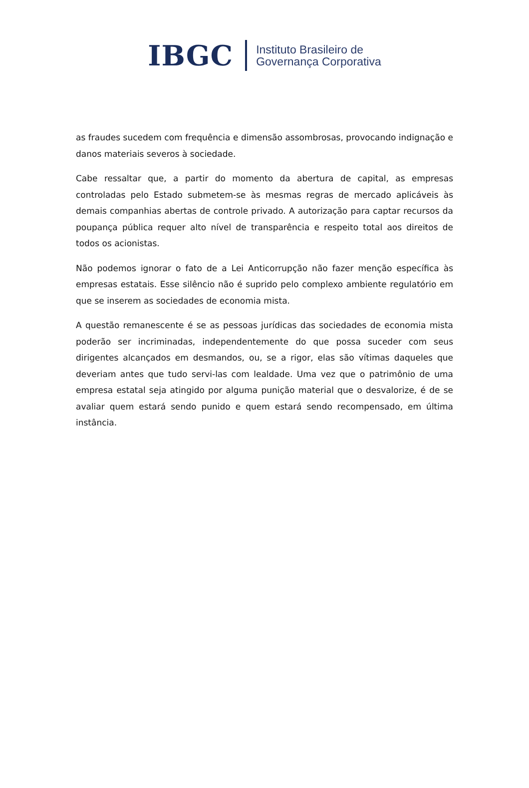IBGC
Instituto Brasileiro de
Governança Corporativa
as fraudes sucedem com frequência e dimensão assombrosas, provocando indignação e danos materiais severos à sociedade.
Cabe ressaltar que, a partir do momento da abertura de capital, as empresas controladas pelo Estado submetem-se às mesmas regras de mercado aplicáveis às demais companhias abertas de controle privado. A autorização para captar recursos da poupança pública requer alto nível de transparência e respeito total aos direitos de todos os acionistas.
Não podemos ignorar o fato de a Lei Anticorrupção não fazer menção específica às empresas estatais. Esse silêncio não é suprido pelo complexo ambiente regulatório em que se inserem as sociedades de economia mista.
A questão remanescente é se as pessoas jurídicas das sociedades de economia mista poderão ser incriminadas, independentemente do que possa suceder com seus dirigentes alcançados em desmandos, ou, se a rigor, elas são vítimas daqueles que deveriam antes que tudo servi-las com lealdade. Uma vez que o patrimônio de uma empresa estatal seja atingido por alguma punição material que o desvalorize, é de se avaliar quem estará sendo punido e quem estará sendo recompensado, em última instância.